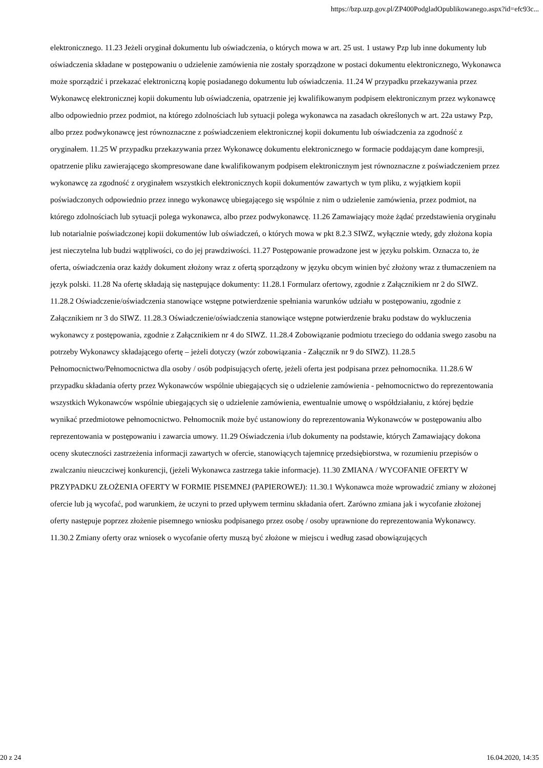https://bzp.uzp.gov.pl/ZP400PodgladOpublikowanego.aspx?id=efc93c...
elektronicznego. 11.23 Jeżeli oryginał dokumentu lub oświadczenia, o których mowa w art. 25 ust. 1 ustawy Pzp lub inne dokumenty lub oświadczenia składane w postępowaniu o udzielenie zamówienia nie zostały sporządzone w postaci dokumentu elektronicznego, Wykonawca może sporządzić i przekazać elektroniczną kopię posiadanego dokumentu lub oświadczenia. 11.24 W przypadku przekazywania przez Wykonawcę elektronicznej kopii dokumentu lub oświadczenia, opatrzenie jej kwalifikowanym podpisem elektronicznym przez wykonawcę albo odpowiednio przez podmiot, na którego zdolnościach lub sytuacji polega wykonawca na zasadach określonych w art. 22a ustawy Pzp, albo przez podwykonawcę jest równoznaczne z poświadczeniem elektronicznej kopii dokumentu lub oświadczenia za zgodność z oryginałem. 11.25 W przypadku przekazywania przez Wykonawcę dokumentu elektronicznego w formacie poddającym dane kompresji, opatrzenie pliku zawierającego skompresowane dane kwalifikowanym podpisem elektronicznym jest równoznaczne z poświadczeniem przez wykonawcę za zgodność z oryginałem wszystkich elektronicznych kopii dokumentów zawartych w tym pliku, z wyjątkiem kopii poświadczonych odpowiednio przez innego wykonawcę ubiegającego się wspólnie z nim o udzielenie zamówienia, przez podmiot, na którego zdolnościach lub sytuacji polega wykonawca, albo przez podwykonawcę. 11.26 Zamawiający może żądać przedstawienia oryginału lub notarialnie poświadczonej kopii dokumentów lub oświadczeń, o których mowa w pkt 8.2.3 SIWZ, wyłącznie wtedy, gdy złożona kopia jest nieczytelna lub budzi wątpliwości, co do jej prawdziwości. 11.27 Postępowanie prowadzone jest w języku polskim. Oznacza to, że oferta, oświadczenia oraz każdy dokument złożony wraz z ofertą sporządzony w języku obcym winien być złożony wraz z tłumaczeniem na język polski. 11.28 Na ofertę składają się następujące dokumenty: 11.28.1 Formularz ofertowy, zgodnie z Załącznikiem nr 2 do SIWZ. 11.28.2 Oświadczenie/oświadczenia stanowiące wstępne potwierdzenie spełniania warunków udziału w postępowaniu, zgodnie z Załącznikiem nr 3 do SIWZ. 11.28.3 Oświadczenie/oświadczenia stanowiące wstępne potwierdzenie braku podstaw do wykluczenia wykonawcy z postępowania, zgodnie z Załącznikiem nr 4 do SIWZ. 11.28.4 Zobowiązanie podmiotu trzeciego do oddania swego zasobu na potrzeby Wykonawcy składającego ofertę – jeżeli dotyczy (wzór zobowiązania - Załącznik nr 9 do SIWZ). 11.28.5 Pełnomocnictwo/Pełnomocnictwa dla osoby / osób podpisujących ofertę, jeżeli oferta jest podpisana przez pełnomocnika. 11.28.6 W przypadku składania oferty przez Wykonawców wspólnie ubiegających się o udzielenie zamówienia - pełnomocnictwo do reprezentowania wszystkich Wykonawców wspólnie ubiegających się o udzielenie zamówienia, ewentualnie umowę o współdziałaniu, z której będzie wynikać przedmiotowe pełnomocnictwo. Pełnomocnik może być ustanowiony do reprezentowania Wykonawców w postępowaniu albo reprezentowania w postępowaniu i zawarcia umowy. 11.29 Oświadczenia i/lub dokumenty na podstawie, których Zamawiający dokona oceny skuteczności zastrzeżenia informacji zawartych w ofercie, stanowiących tajemnicę przedsiębiorstwa, w rozumieniu przepisów o zwalczaniu nieuczciwej konkurencji, (jeżeli Wykonawca zastrzega takie informacje). 11.30 ZMIANA / WYCOFANIE OFERTY W PRZYPADKU ZŁOŻENIA OFERTY W FORMIE PISEMNEJ (PAPIEROWEJ): 11.30.1 Wykonawca może wprowadzić zmiany w złożonej ofercie lub ją wycofać, pod warunkiem, że uczyni to przed upływem terminu składania ofert. Zarówno zmiana jak i wycofanie złożonej oferty następuje poprzez złożenie pisemnego wniosku podpisanego przez osobę / osoby uprawnione do reprezentowania Wykonawcy. 11.30.2 Zmiany oferty oraz wniosek o wycofanie oferty muszą być złożone w miejscu i według zasad obowiązujących
20 z 24 16.04.2020, 14:35